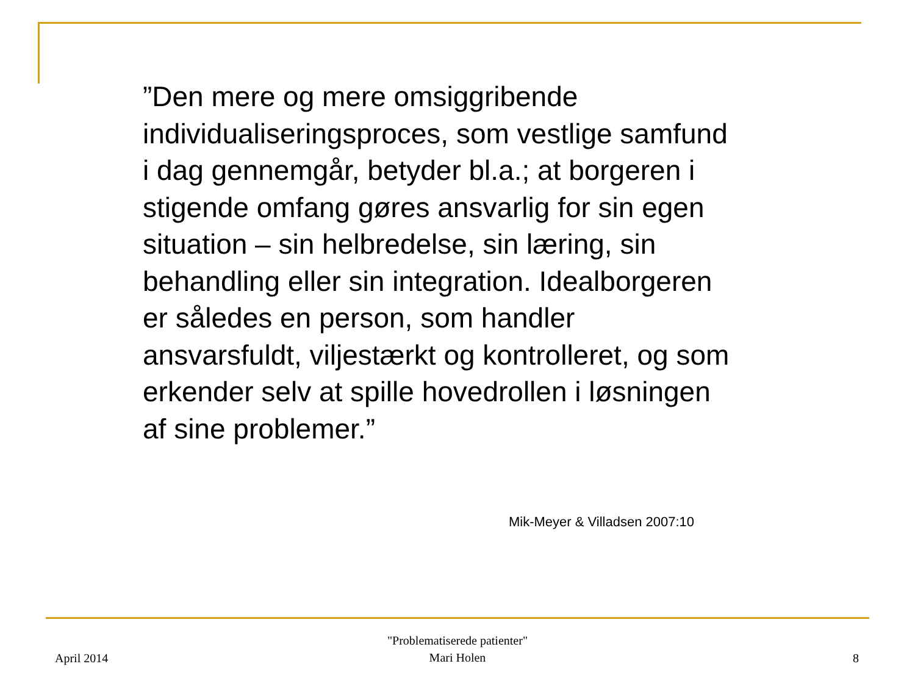”Den mere og mere omsiggribende individualiseringsproces, som vestlige samfund i dag gennemgår, betyder bl.a.; at borgeren i stigende omfang gøres ansvarlig for sin egen situation – sin helbredelse, sin læring, sin behandling eller sin integration. Idealborgeren er således en person, som handler ansvarsfuldt, viljestærkt og kontrolleret, og som erkender selv at spille hovedrollen i løsningen af sine problemer.”
Mik-Meyer & Villadsen 2007:10
April 2014
"Problematiserede patienter"
Mari Holen
8